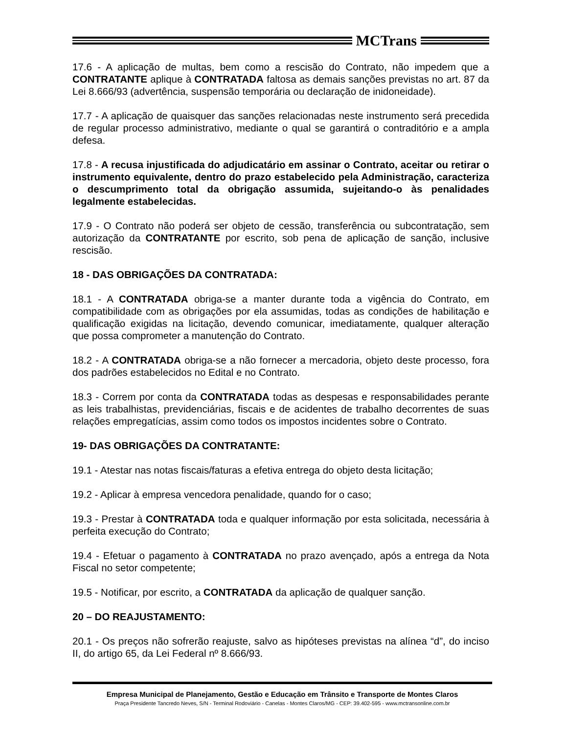MCTrans
17.6 - A aplicação de multas, bem como a rescisão do Contrato, não impedem que a CONTRATANTE aplique à CONTRATADA faltosa as demais sanções previstas no art. 87 da Lei 8.666/93 (advertência, suspensão temporária ou declaração de inidoneidade).
17.7 - A aplicação de quaisquer das sanções relacionadas neste instrumento será precedida de regular processo administrativo, mediante o qual se garantirá o contraditório e a ampla defesa.
17.8 - A recusa injustificada do adjudicatário em assinar o Contrato, aceitar ou retirar o instrumento equivalente, dentro do prazo estabelecido pela Administração, caracteriza o descumprimento total da obrigação assumida, sujeitando-o às penalidades legalmente estabelecidas.
17.9 - O Contrato não poderá ser objeto de cessão, transferência ou subcontratação, sem autorização da CONTRATANTE por escrito, sob pena de aplicação de sanção, inclusive rescisão.
18 - DAS OBRIGAÇÕES DA CONTRATADA:
18.1 - A CONTRATADA obriga-se a manter durante toda a vigência do Contrato, em compatibilidade com as obrigações por ela assumidas, todas as condições de habilitação e qualificação exigidas na licitação, devendo comunicar, imediatamente, qualquer alteração que possa comprometer a manutenção do Contrato.
18.2 - A CONTRATADA obriga-se a não fornecer a mercadoria, objeto deste processo, fora dos padrões estabelecidos no Edital e no Contrato.
18.3 - Correm por conta da CONTRATADA todas as despesas e responsabilidades perante as leis trabalhistas, previdenciárias, fiscais e de acidentes de trabalho decorrentes de suas relações empregatícias, assim como todos os impostos incidentes sobre o Contrato.
19- DAS OBRIGAÇÕES DA CONTRATANTE:
19.1 - Atestar nas notas fiscais/faturas a efetiva entrega do objeto desta licitação;
19.2 - Aplicar à empresa vencedora penalidade, quando for o caso;
19.3 - Prestar à CONTRATADA toda e qualquer informação por esta solicitada, necessária à perfeita execução do Contrato;
19.4 - Efetuar o pagamento à CONTRATADA no prazo avençado, após a entrega da Nota Fiscal no setor competente;
19.5 - Notificar, por escrito, a CONTRATADA da aplicação de qualquer sanção.
20 – DO REAJUSTAMENTO:
20.1 - Os preços não sofrerão reajuste, salvo as hipóteses previstas na alínea “d”, do inciso II, do artigo 65, da Lei Federal nº 8.666/93.
Empresa Municipal de Planejamento, Gestão e Educação em Trânsito e Transporte de Montes Claros
Praça Presidente Tancredo Neves, S/N - Terminal Rodoviário - Canelas - Montes Claros/MG - CEP: 39.402-595 - www.mctransonline.com.br